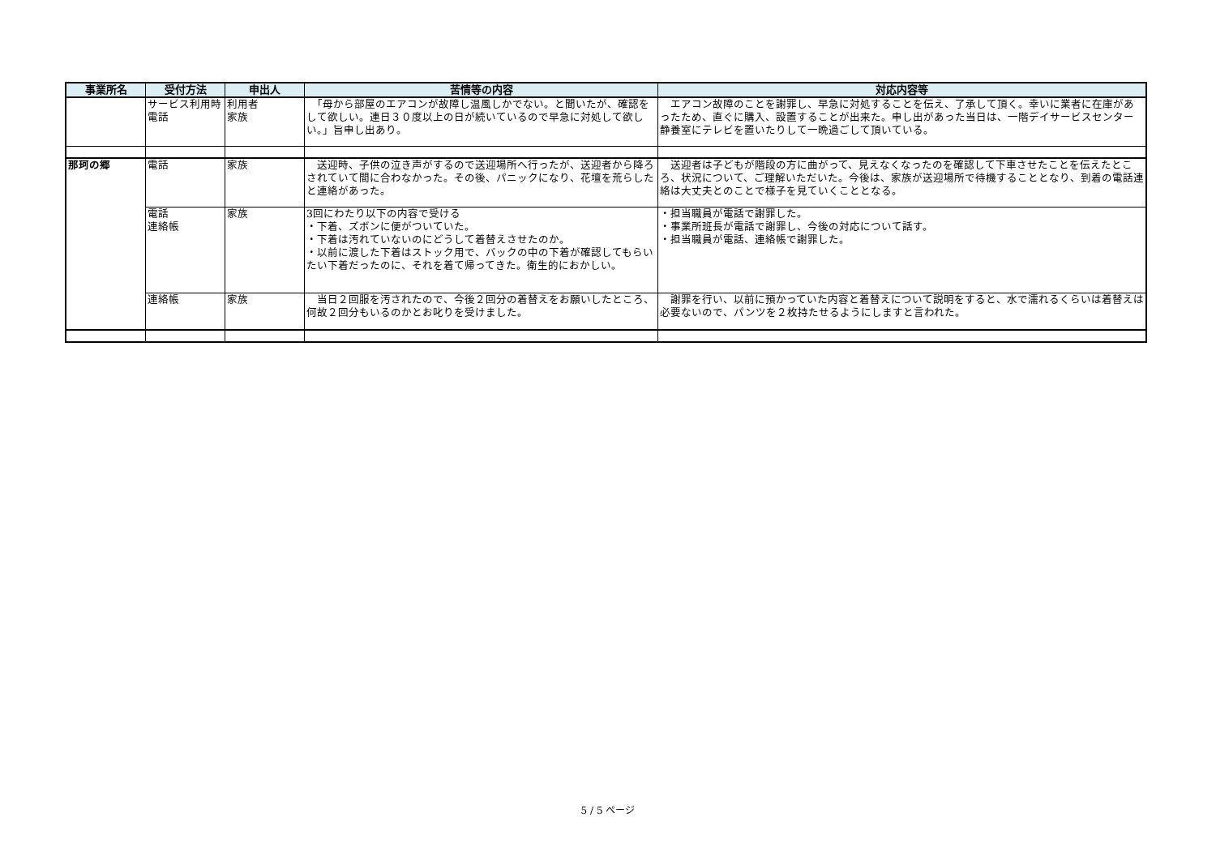| 事業所名 | 受付方法 | 申出人 | 苦情等の内容 | 対応内容等 |
| --- | --- | --- | --- | --- |
| | サービス利用時 電話 | 利用者 家族 | 「母から部屋のエアコンが故障し温風しかでない。と聞いたが、確認をして欲しい。連日３０度以上の日が続いているので早急に対処して欲しい。」旨申し出あり。 | エアコン故障のことを謝罪し、早急に対処することを伝え、了承して頂く。幸いに業者に在庫があったため、直ぐに購入、設置することが出来た。申し出があった当日は、一階デイサービスセンター静養室にテレビを置いたりして一晩過ごして頂いている。 |
| 那珂の郷 | 電話 | 家族 | 送迎時、子供の泣き声がするので送迎場所へ行ったが、送迎者から降ろされていて間に合わなかった。その後、パニックになり、花壇を荒らしたと連絡があった。 | 送迎者は子どもが階段の方に曲がって、見えなくなったのを確認して下車させたことを伝えたところ、状況について、ご理解いただいた。今後は、家族が送迎場所で待機することとなり、到着の電話連絡は大丈夫とのことで様子を見ていくこととなる。 |
| | 電話 連絡帳 | 家族 | 3回にわたり以下の内容で受ける ・下着、ズボンに便がついていた。 ・下着は汚れていないのにどうして着替えさせたのか。 ・以前に渡した下着はストック用で、バックの中の下着が確認してもらいたい下着だったのに、それを着て帰ってきた。衛生的におかしい。 | ・担当職員が電話で謝罪した。 ・事業所班長が電話で謝罪し、今後の対応について話す。 ・担当職員が電話、連絡帳で謝罪した。 |
| | 連絡帳 | 家族 | 当日２回服を汚されたので、今後２回分の着替えをお願いしたところ、何故２回分もいるのかとお叱りを受けました。 | 謝罪を行い、以前に預かっていた内容と着替えについて説明をすると、水で濡れるくらいは着替えは必要ないので、パンツを２枚持たせるようにしますと言われた。 |
5 / 5 ページ